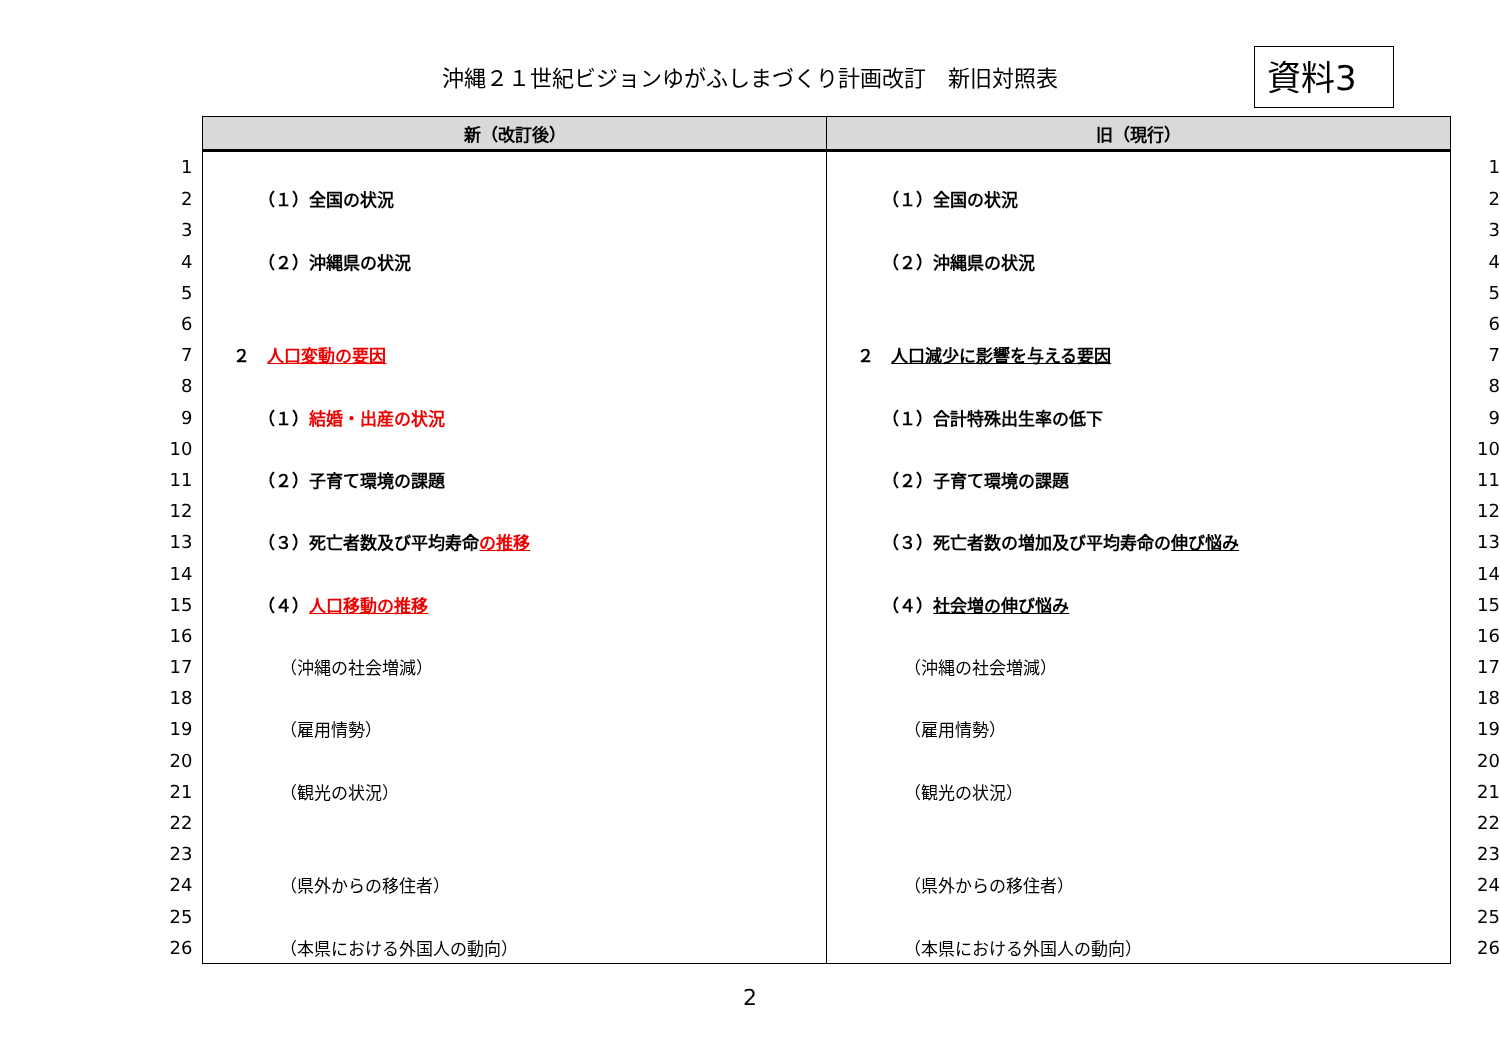沖縄２１世紀ビジョンゆがふしまづくり計画改訂　新旧対照表 資料3
| | 新（改訂後） | 旧（現行） | |
| 1 | | | 1 |
| 2 | （１）全国の状況 | （１）全国の状況 | 2 |
| 3 | | | 3 |
| 4 | （２）沖縄県の状況 | （２）沖縄県の状況 | 4 |
| 5 | | | 5 |
| 6 | | | 6 |
| 7 | ２ 人口変動の要因 | ２ 人口減少に影響を与える要因 | 7 |
| 8 | | | 8 |
| 9 | （１） 結婚・出産の状況 | （１）合計特殊出生率の低下 | 9 |
| 10 | | | 10 |
| 11 | （２）子育て環境の課題 | （２）子育て環境の課題 | 11 |
| 12 | | | 12 |
| 13 | （３）死亡者数及び平均寿命 の推移 | （３）死亡者数の増加及び平均寿命の 伸び悩み | 13 |
| 14 | | | 14 |
| 15 | （４） 人口移動の推移 | （４） 社会増の伸び悩み | 15 |
| 16 | | | 16 |
| 17 | （沖縄の社会増減） | （沖縄の社会増減） | 17 |
| 18 | | | 18 |
| 19 | （雇用情勢） | （雇用情勢） | 19 |
| 20 | | | 20 |
| 21 | （観光の状況） | （観光の状況） | 21 |
| 22 | | | 22 |
| 23 | | | 23 |
| 24 | （県外からの移住者） | （県外からの移住者） | 24 |
| 25 | | | 25 |
| 26 | （本県における外国人の動向） | （本県における外国人の動向） | 26 |
2